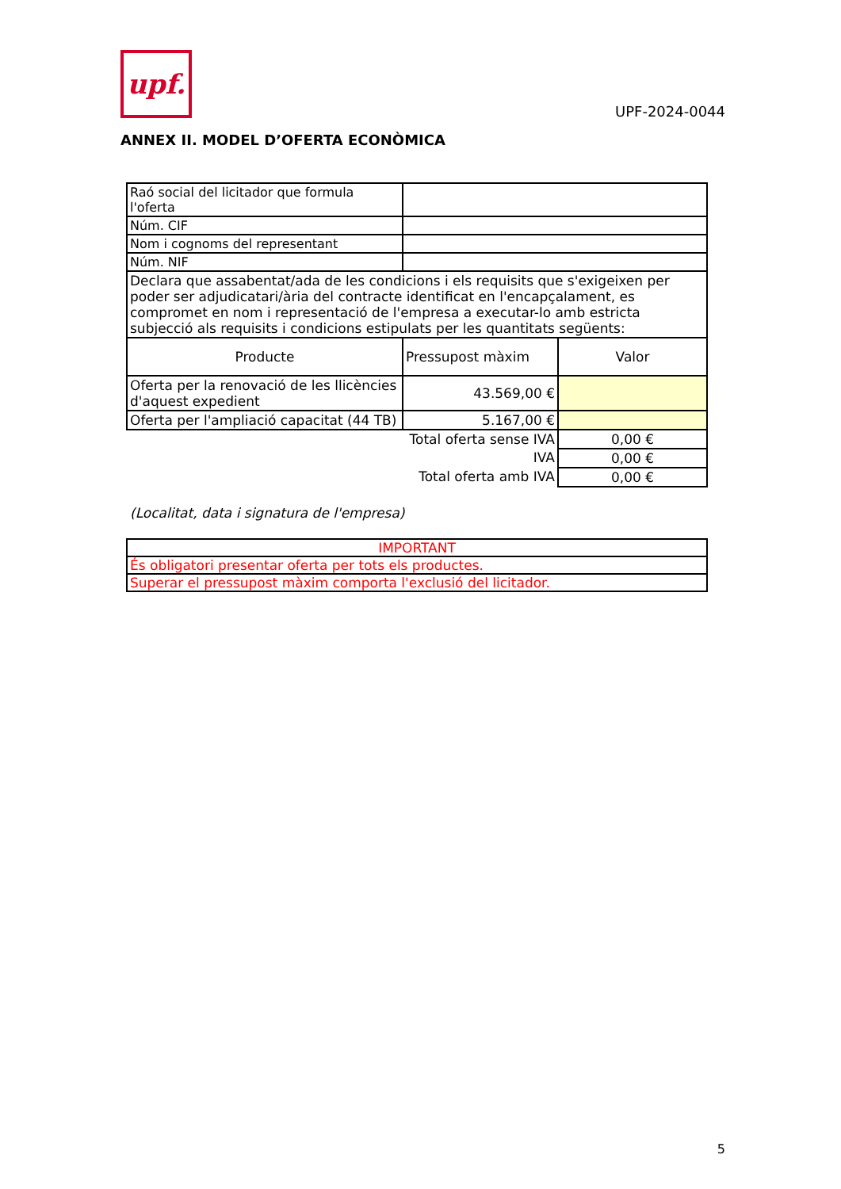upf.
UPF-2024-0044
ANNEX II. MODEL D’OFERTA ECONÒMICA
| Raó social del licitador que formula l'oferta | | |
| Núm. CIF | | |
| Nom i cognoms del representant | | |
| Núm. NIF | | |
| Declara que assabentat/ada de les condicions i els requisits que s'exigeixen per poder ser adjudicatari/ària del contracte identificat en l'encapçalament, es compromet en nom i representació de l'empresa a executar-lo amb estricta subjecció als requisits i condicions estipulats per les quantitats següents: | | |
| Producte | Pressupost màxim | Valor |
| Oferta per la renovació de les llicències d'aquest expedient | 43.569,00 € | |
| Oferta per l'ampliació capacitat (44 TB) | 5.167,00 € | |
| | Total oferta sense IVA | 0,00 € |
| | IVA | 0,00 € |
| | Total oferta amb IVA | 0,00 € |
(Localitat, data i signatura de l'empresa)
| IMPORTANT |
| És obligatori presentar oferta per tots els productes. |
| Superar el pressupost màxim comporta l'exclusió del licitador. |
5